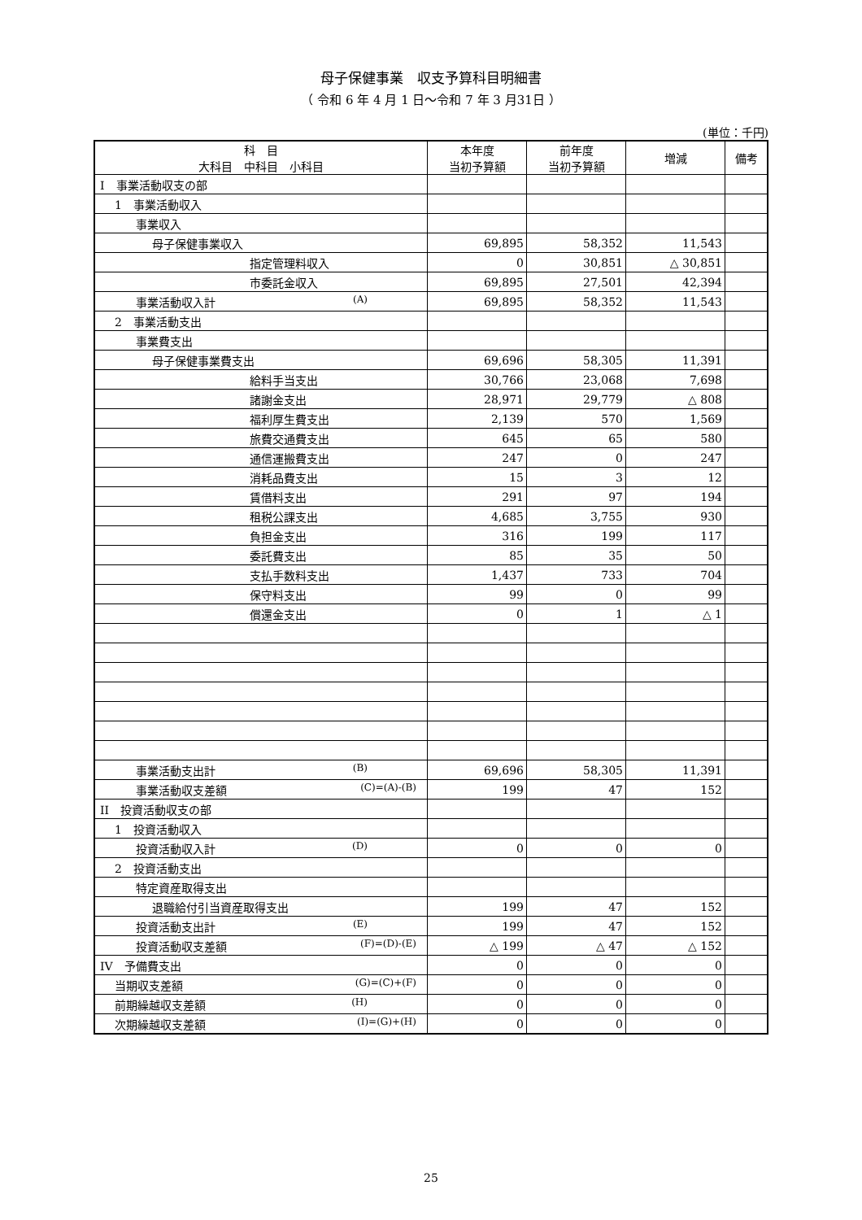母子保健事業　収支予算科目明細書
（ 令和 6 年 4 月 1 日～令和 7 年 3 月31日 ）
(単位：千円)
| 科 目 大科目 中科目 小科目 | 本年度 当初予算額 | 前年度 当初予算額 | 増減 | 備考 |
| --- | --- | --- | --- | --- |
| I 事業活動収支の部 | | | | |
| 1 事業活動収入 | | | | |
| 事業収入 | | | | |
| 母子保健事業収入 | 69,895 | 58,352 | 11,543 | |
| 指定管理料収入 | 0 | 30,851 | △ 30,851 | |
| 市委託金収入 | 69,895 | 27,501 | 42,394 | |
| 事業活動収入計 (A) | 69,895 | 58,352 | 11,543 | |
| 2 事業活動支出 | | | | |
| 事業費支出 | | | | |
| 母子保健事業費支出 | 69,696 | 58,305 | 11,391 | |
| 給料手当支出 | 30,766 | 23,068 | 7,698 | |
| 諸謝金支出 | 28,971 | 29,779 | △ 808 | |
| 福利厚生費支出 | 2,139 | 570 | 1,569 | |
| 旅費交通費支出 | 645 | 65 | 580 | |
| 通信運搬費支出 | 247 | 0 | 247 | |
| 消耗品費支出 | 15 | 3 | 12 | |
| 賃借料支出 | 291 | 97 | 194 | |
| 租税公課支出 | 4,685 | 3,755 | 930 | |
| 負担金支出 | 316 | 199 | 117 | |
| 委託費支出 | 85 | 35 | 50 | |
| 支払手数料支出 | 1,437 | 733 | 704 | |
| 保守料支出 | 99 | 0 | 99 | |
| 償還金支出 | 0 | 1 | △ 1 | |
| 事業活動支出計 (B) | 69,696 | 58,305 | 11,391 | |
| 事業活動収支差額 (C)=(A)-(B) | 199 | 47 | 152 | |
| II 投資活動収支の部 | | | | |
| 1 投資活動収入 | | | | |
| 投資活動収入計 (D) | 0 | 0 | 0 | |
| 2 投資活動支出 | | | | |
| 特定資産取得支出 | | | | |
| 退職給付引当資産取得支出 | 199 | 47 | 152 | |
| 投資活動支出計 (E) | 199 | 47 | 152 | |
| 投資活動収支差額 (F)=(D)-(E) | △ 199 | △ 47 | △ 152 | |
| IV 予備費支出 | 0 | 0 | 0 | |
| 当期収支差額 (G)=(C)+(F) | 0 | 0 | 0 | |
| 前期繰越収支差額 (H) | 0 | 0 | 0 | |
| 次期繰越収支差額 (I)=(G)+(H) | 0 | 0 | 0 | |
25